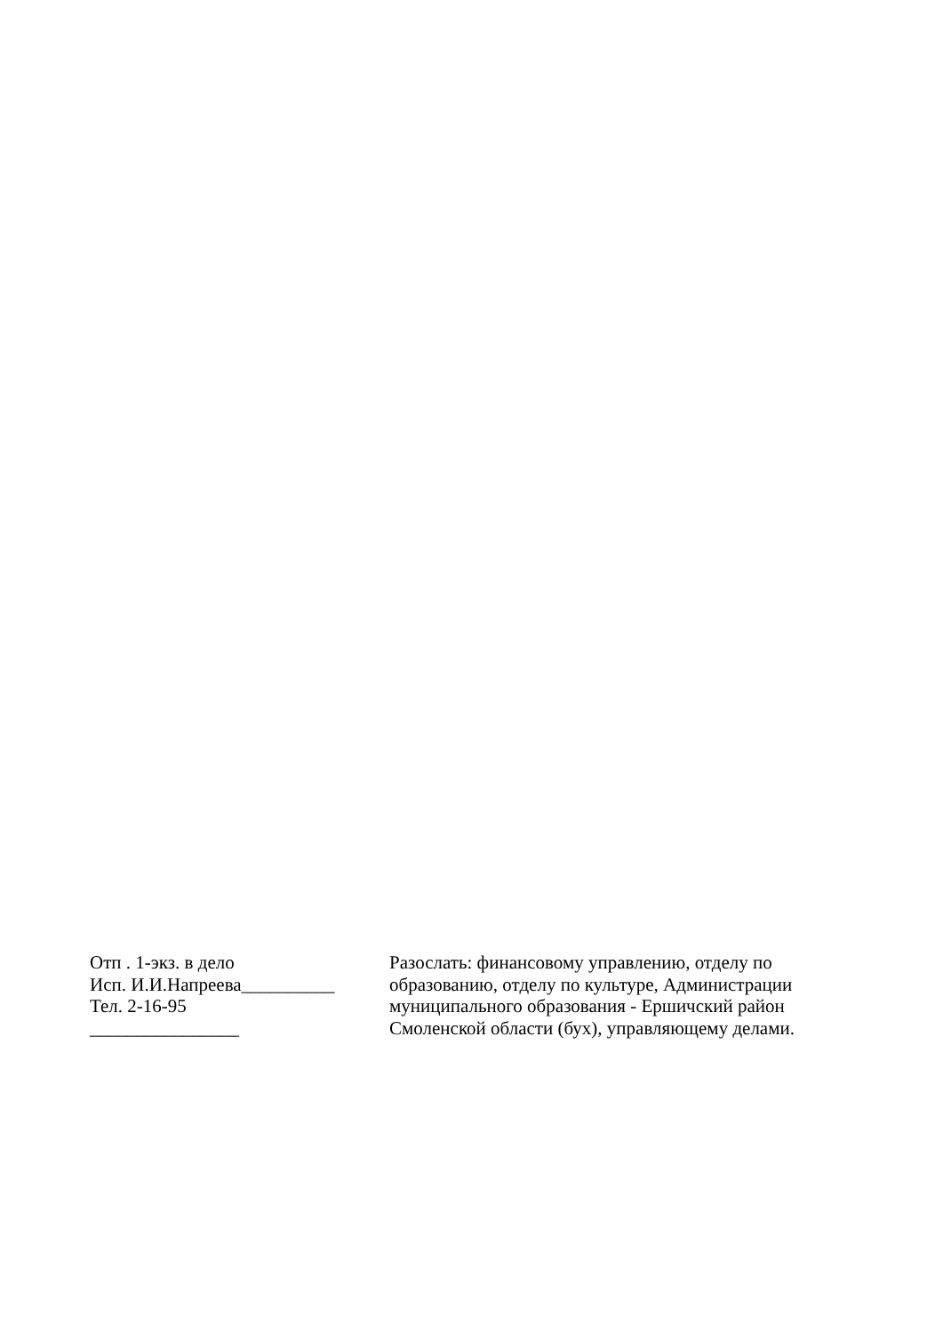Отп . 1-экз. в дело Исп. И.И.Напреева__________ Тел. 2-16-95 ________________
Разослать: финансовому управлению, отделу по образованию, отделу по культуре, Администрации муниципального образования - Ершичский район Смоленской области (бух), управляющему делами.